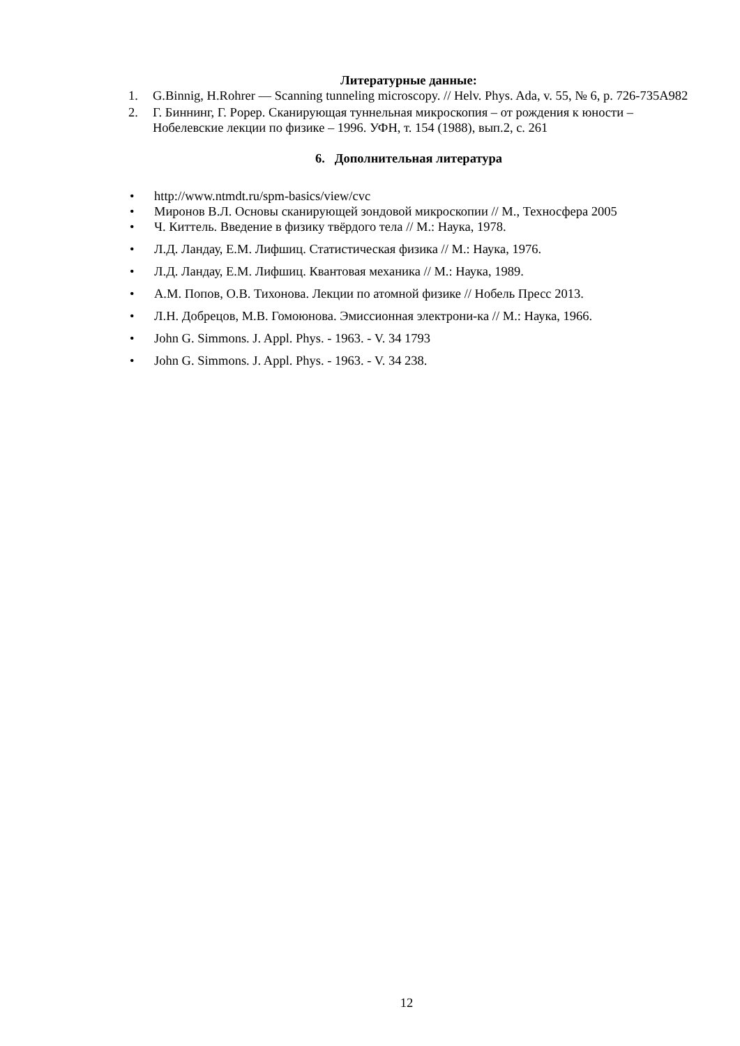Литературные данные:
1. G.Binnig, H.Rohrer — Scanning tunneling microscopy. // Helv. Phys. Ada, v. 55, № 6, p. 726-735A982
2. Г. Биннинг, Г. Popep. Сканирующая туннельная микроскопия – от рождения к юности – Нобелевские лекции по физике – 1996. УФН, т. 154 (1988), вып.2, с. 261
6. Дополнительная литература
• http://www.ntmdt.ru/spm-basics/view/cvc
• Миронов В.Л. Основы сканирующей зондовой микроскопии // М., Техносфера 2005
• Ч. Киттель. Введение в физику твёрдого тела // М.: Наука, 1978.
• Л.Д. Ландау, Е.М. Лифшиц. Статистическая физика // М.: Наука, 1976.
• Л.Д. Ландау, Е.М. Лифшиц. Квантовая механика // М.: Наука, 1989.
• А.М. Попов, О.В. Тихонова. Лекции по атомной физике // Нобель Пресс 2013.
• Л.Н. Добрецов, М.В. Гомоюнова. Эмиссионная электрони-ка // М.: Наука, 1966.
• John G. Simmons. J. Appl. Phys. - 1963. - V. 34 1793
• John G. Simmons. J. Appl. Phys. - 1963. - V. 34 238.
12